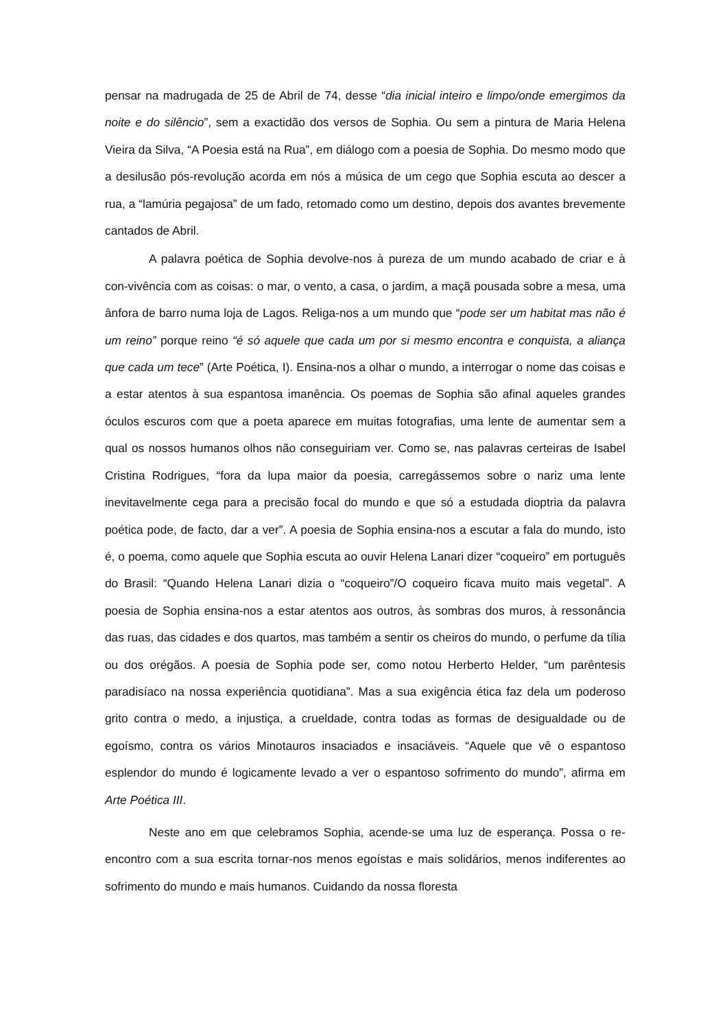pensar na madrugada de 25 de Abril de 74, desse “dia inicial inteiro e limpo/onde emergimos da noite e do silêncio”, sem a exactidão dos versos de Sophia. Ou sem a pintura de Maria Helena Vieira da Silva, “A Poesia está na Rua”, em diálogo com a poesia de Sophia. Do mesmo modo que a desilusão pós-revolução acorda em nós a música de um cego que Sophia escuta ao descer a rua, a “lamúria pegajosa” de um fado, retomado como um destino, depois dos avantes brevemente cantados de Abril.
A palavra poética de Sophia devolve-nos à pureza de um mundo acabado de criar e à con-vivência com as coisas: o mar, o vento, a casa, o jardim, a maçã pousada sobre a mesa, uma ânfora de barro numa loja de Lagos. Religa-nos a um mundo que “pode ser um habitat mas não é um reino” porque reino “é só aquele que cada um por si mesmo encontra e conquista, a aliança que cada um tece” (Arte Poética, I). Ensina-nos a olhar o mundo, a interrogar o nome das coisas e a estar atentos à sua espantosa imanência. Os poemas de Sophia são afinal aqueles grandes óculos escuros com que a poeta aparece em muitas fotografias, uma lente de aumentar sem a qual os nossos humanos olhos não conseguiriam ver. Como se, nas palavras certeiras de Isabel Cristina Rodrigues, “fora da lupa maior da poesia, carregássemos sobre o nariz uma lente inevitavelmente cega para a precisão focal do mundo e que só a estudada dioptria da palavra poética pode, de facto, dar a ver”. A poesia de Sophia ensina-nos a escutar a fala do mundo, isto é, o poema, como aquele que Sophia escuta ao ouvir Helena Lanari dizer “coqueiro” em português do Brasil: “Quando Helena Lanari dizia o “coqueiro”/O coqueiro ficava muito mais vegetal”. A poesia de Sophia ensina-nos a estar atentos aos outros, às sombras dos muros, à ressonância das ruas, das cidades e dos quartos, mas também a sentir os cheiros do mundo, o perfume da tília ou dos orégãos. A poesia de Sophia pode ser, como notou Herberto Helder, “um parêntesis paradisíaco na nossa experiência quotidiana”. Mas a sua exigência ética faz dela um poderoso grito contra o medo, a injustiça, a crueldade, contra todas as formas de desigualdade ou de egoísmo, contra os vários Minotauros insaciados e insaciáveis. “Aquele que vê o espantoso esplendor do mundo é logicamente levado a ver o espantoso sofrimento do mundo”, afirma em Arte Poética III.
Neste ano em que celebramos Sophia, acende-se uma luz de esperança. Possa o re-encontro com a sua escrita tornar-nos menos egoístas e mais solidários, menos indiferentes ao sofrimento do mundo e mais humanos. Cuidando da nossa floresta